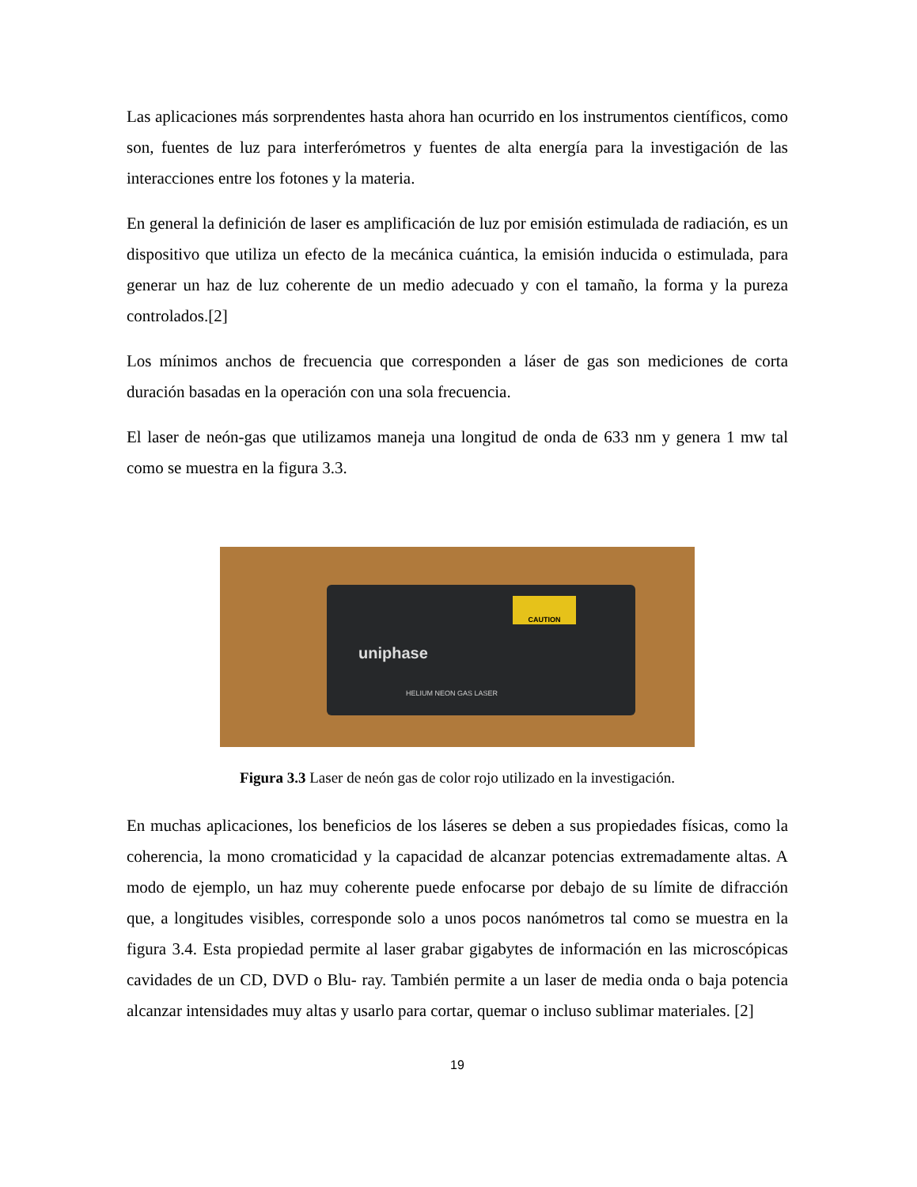Las aplicaciones más sorprendentes hasta ahora han ocurrido en los instrumentos científicos, como son, fuentes de luz para interferómetros y fuentes de alta energía para la investigación de las interacciones entre los fotones y la materia.
En general la definición de laser es amplificación de luz por emisión estimulada de radiación, es un dispositivo que utiliza un efecto de la mecánica cuántica, la emisión inducida o estimulada, para generar un haz de luz coherente de un medio adecuado y con el tamaño, la forma y la pureza controlados.[2]
Los mínimos anchos de frecuencia que corresponden a láser de gas son mediciones de corta duración basadas en la operación con una sola frecuencia.
El laser de neón-gas que utilizamos maneja una longitud de onda de 633 nm y genera 1 mw tal como se muestra en la figura 3.3.
CAUTION
uniphase
HELIUM NEON GAS LASER
Figura 3.3 Laser de neón gas de color rojo utilizado en la investigación.
En muchas aplicaciones, los beneficios de los láseres se deben a sus propiedades físicas, como la coherencia, la mono cromaticidad y la capacidad de alcanzar potencias extremadamente altas. A modo de ejemplo, un haz muy coherente puede enfocarse por debajo de su límite de difracción que, a longitudes visibles, corresponde solo a unos pocos nanómetros tal como se muestra en la figura 3.4. Esta propiedad permite al laser grabar gigabytes de información en las microscópicas cavidades de un CD, DVD o Blu- ray. También permite a un laser de media onda o baja potencia alcanzar intensidades muy altas y usarlo para cortar, quemar o incluso sublimar materiales. [2]
19